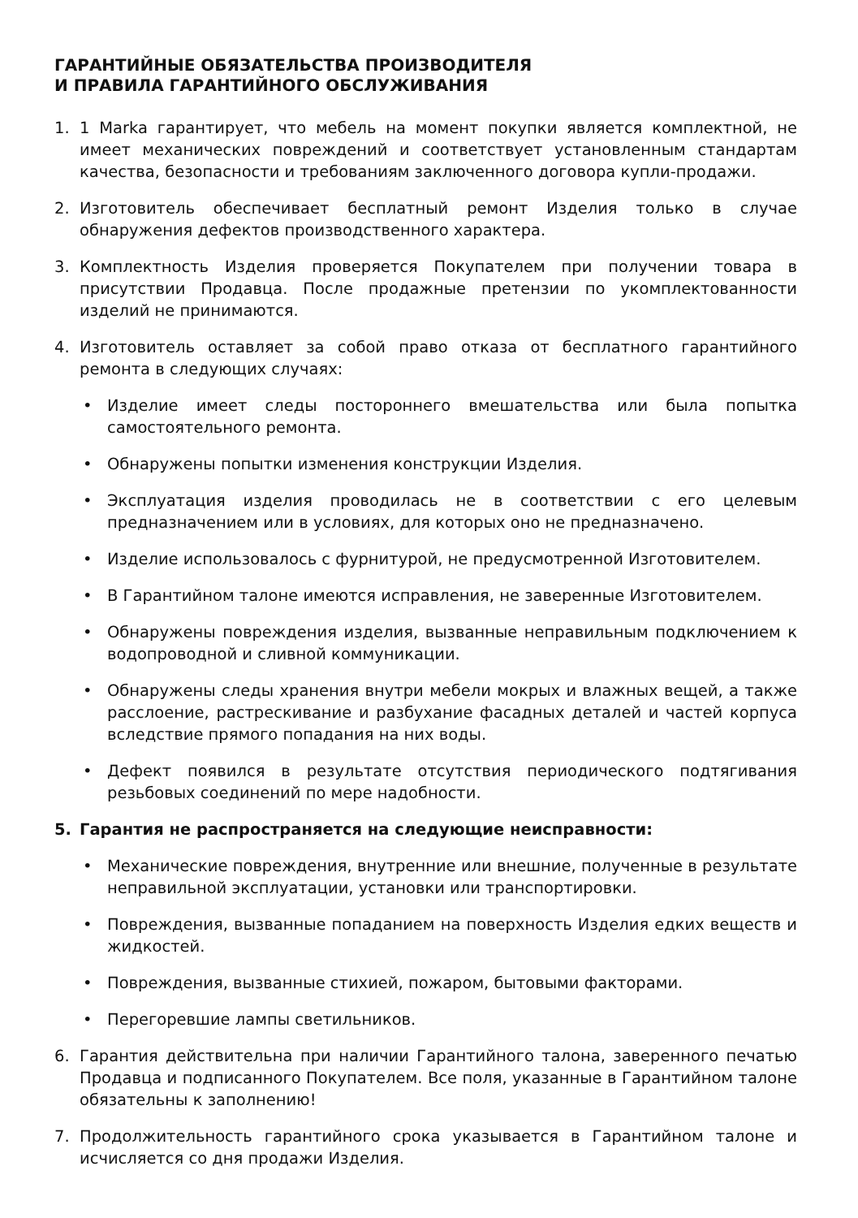ГАРАНТИЙНЫЕ ОБЯЗАТЕЛЬСТВА ПРОИЗВОДИТЕЛЯ
И ПРАВИЛА ГАРАНТИЙНОГО ОБСЛУЖИВАНИЯ
1. 1 Marka гарантирует, что мебель на момент покупки является комплектной, не имеет механических повреждений и соответствует установленным стандартам качества, безопасности и требованиям заключенного договора купли-продажи.
2. Изготовитель обеспечивает бесплатный ремонт Изделия только в случае обнаружения дефектов производственного характера.
3. Комплектность Изделия проверяется Покупателем при получении товара в присутствии Продавца. После продажные претензии по укомплектованности изделий не принимаются.
4. Изготовитель оставляет за собой право отказа от бесплатного гарантийного ремонта в следующих случаях:
• Изделие имеет следы постороннего вмешательства или была попытка самостоятельного ремонта.
• Обнаружены попытки изменения конструкции Изделия.
• Эксплуатация изделия проводилась не в соответствии с его целевым предназначением или в условиях, для которых оно не предназначено.
• Изделие использовалось с фурнитурой, не предусмотренной Изготовителем.
• В Гарантийном талоне имеются исправления, не заверенные Изготовителем.
• Обнаружены повреждения изделия, вызванные неправильным подключением к водопроводной и сливной коммуникации.
• Обнаружены следы хранения внутри мебели мокрых и влажных вещей, а также расслоение, растрескивание и разбухание фасадных деталей и частей корпуса вследствие прямого попадания на них воды.
• Дефект появился в результате отсутствия периодического подтягивания резьбовых соединений по мере надобности.
5. Гарантия не распространяется на следующие неисправности:
• Механические повреждения, внутренние или внешние, полученные в результате неправильной эксплуатации, установки или транспортировки.
• Повреждения, вызванные попаданием на поверхность Изделия едких веществ и жидкостей.
• Повреждения, вызванные стихией, пожаром, бытовыми факторами.
• Перегоревшие лампы светильников.
6. Гарантия действительна при наличии Гарантийного талона, заверенного печатью Продавца и подписанного Покупателем. Все поля, указанные в Гарантийном талоне обязательны к заполнению!
7. Продолжительность гарантийного срока указывается в Гарантийном талоне и исчисляется со дня продажи Изделия.